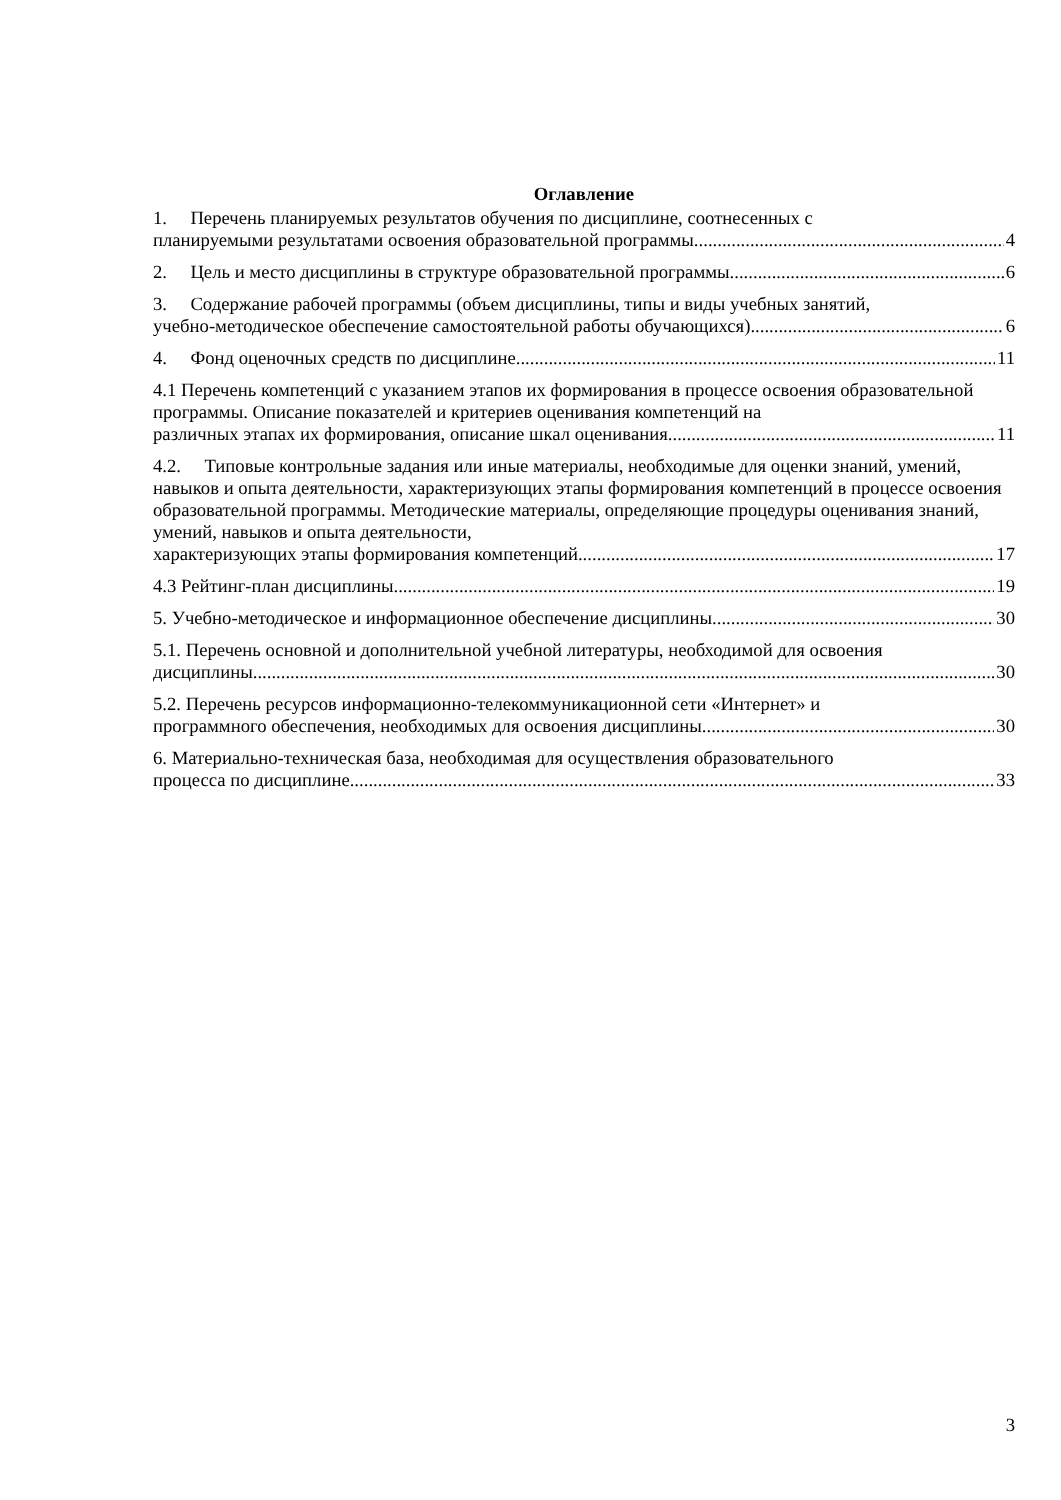Оглавление
1. Перечень планируемых результатов обучения по дисциплине, соотнесенных с
планируемыми результатами освоения образовательной программы 4
2. Цель и место дисциплины в структуре образовательной программы 6
3. Содержание рабочей программы (объем дисциплины, типы и виды учебных занятий,
учебно-методическое обеспечение самостоятельной работы обучающихся) 6
4. Фонд оценочных средств по дисциплине 11
4.1 Перечень компетенций с указанием этапов их формирования в процессе освоения образовательной программы. Описание показателей и критериев оценивания компетенций на
различных этапах их формирования, описание шкал оценивания 11
4.2. Типовые контрольные задания или иные материалы, необходимые для оценки знаний, умений, навыков и опыта деятельности, характеризующих этапы формирования компетенций в процессе освоения образовательной программы. Методические материалы, определяющие процедуры оценивания знаний, умений, навыков и опыта деятельности,
характеризующих этапы формирования компетенций 17
4.3 Рейтинг-план дисциплины 19
5. Учебно-методическое и информационное обеспечение дисциплины 30
5.1. Перечень основной и дополнительной учебной литературы, необходимой для освоения
дисциплины 30
5.2. Перечень ресурсов информационно-телекоммуникационной сети «Интернет» и
программного обеспечения, необходимых для освоения дисциплины 30
6. Материально-техническая база, необходимая для осуществления образовательного
процесса по дисциплине 33
3